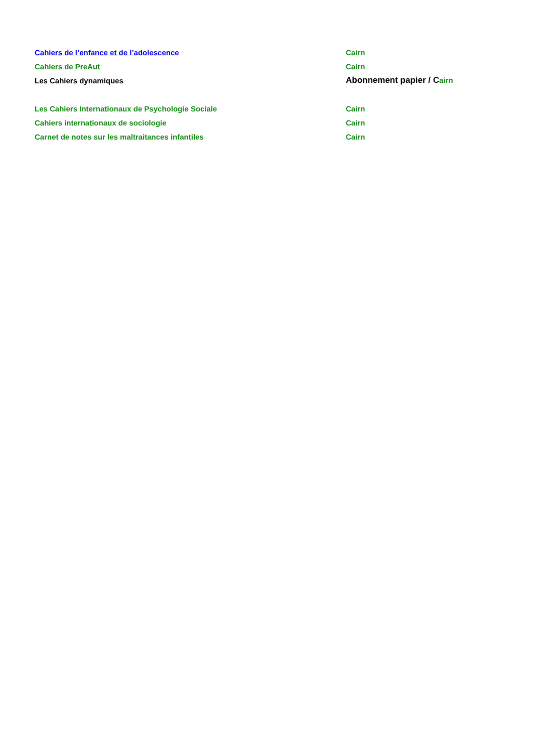| Cahiers de l’enfance et de l’adolescence | Cairn |
| Cahiers de PreAut | Cairn |
| Les Cahiers dynamiques | Abonnement papier / C airn |
| Les Cahiers Internationaux de Psychologie Sociale | Cairn |
| Cahiers internationaux de sociologie | Cairn |
| Carnet de notes sur les maltraitances infantiles | Cairn |